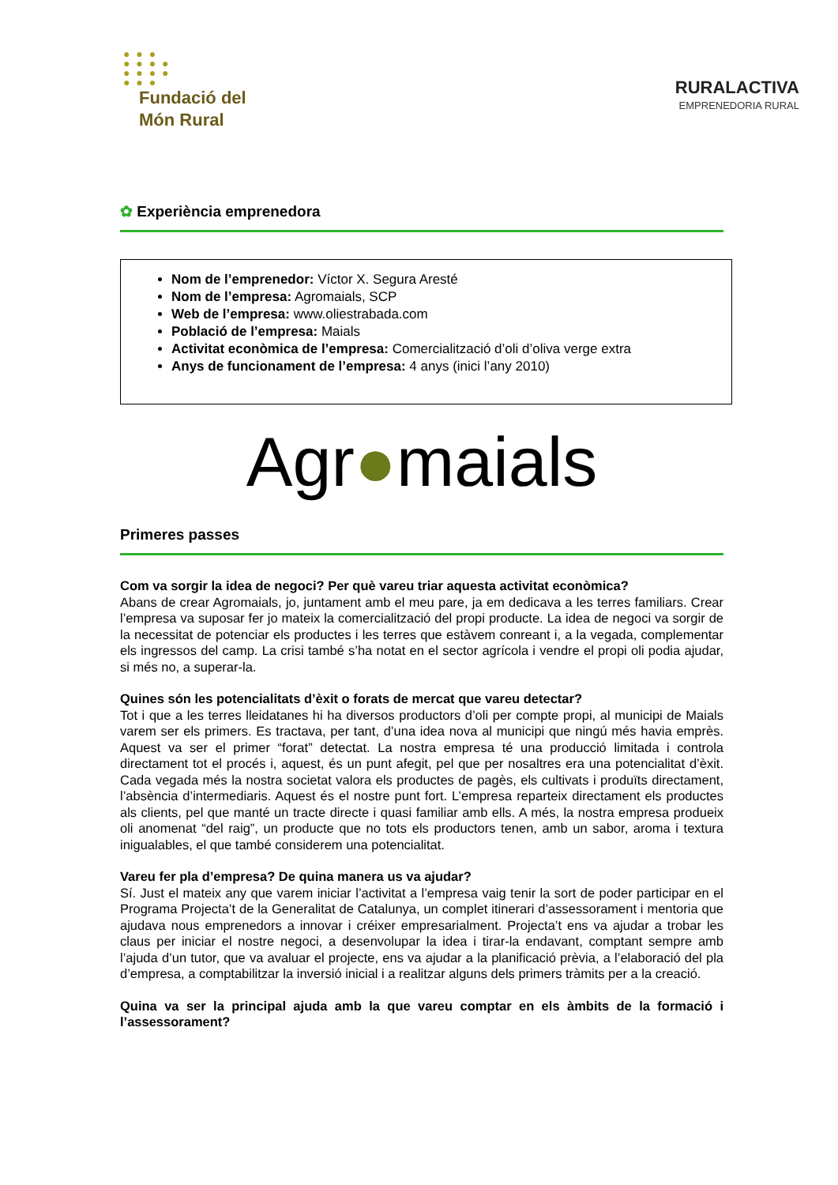● ● ●
● ● ● ●
● ● ● ●
● ● ●
Fundació del
Món Rural
RURALACTIVA
EMPRENEDORIA RURAL
✿ Experiència emprenedora
Nom de l’emprenedor: Víctor X. Segura Aresté
Nom de l’empresa: Agromaials, SCP
Web de l’empresa: www.oliestrabada.com
Població de l’empresa: Maials
Activitat econòmica de l’empresa: Comercialització d’oli d’oliva verge extra
Anys de funcionament de l’empresa: 4 anys (inici l’any 2010)
Agr●maials
Primeres passes
Com va sorgir la idea de negoci? Per què vareu triar aquesta activitat econòmica?
Abans de crear Agromaials, jo, juntament amb el meu pare, ja em dedicava a les terres familiars. Crear l’empresa va suposar fer jo mateix la comercialització del propi producte. La idea de negoci va sorgir de la necessitat de potenciar els productes i les terres que estàvem conreant i, a la vegada, complementar els ingressos del camp. La crisi també s’ha notat en el sector agrícola i vendre el propi oli podia ajudar, si més no, a superar-la.
Quines són les potencialitats d’èxit o forats de mercat que vareu detectar?
Tot i que a les terres lleidatanes hi ha diversos productors d’oli per compte propi, al municipi de Maials varem ser els primers. Es tractava, per tant, d’una idea nova al municipi que ningú més havia emprès. Aquest va ser el primer “forat” detectat. La nostra empresa té una producció limitada i controla directament tot el procés i, aquest, és un punt afegit, pel que per nosaltres era una potencialitat d’èxit. Cada vegada més la nostra societat valora els productes de pagès, els cultivats i produïts directament, l’absència d’intermediaris. Aquest és el nostre punt fort. L’empresa reparteix directament els productes als clients, pel que manté un tracte directe i quasi familiar amb ells. A més, la nostra empresa produeix oli anomenat “del raig”, un producte que no tots els productors tenen, amb un sabor, aroma i textura inigualables, el que també considerem una potencialitat.
Vareu fer pla d’empresa? De quina manera us va ajudar?
Sí. Just el mateix any que varem iniciar l’activitat a l’empresa vaig tenir la sort de poder participar en el Programa Projecta’t de la Generalitat de Catalunya, un complet itinerari d’assessorament i mentoria que ajudava nous emprenedors a innovar i créixer empresarialment. Projecta’t ens va ajudar a trobar les claus per iniciar el nostre negoci, a desenvolupar la idea i tirar-la endavant, comptant sempre amb l’ajuda d’un tutor, que va avaluar el projecte, ens va ajudar a la planificació prèvia, a l’elaboració del pla d’empresa, a comptabilitzar la inversió inicial i a realitzar alguns dels primers tràmits per a la creació.
Quina va ser la principal ajuda amb la que vareu comptar en els àmbits de la formació i l’assessorament?